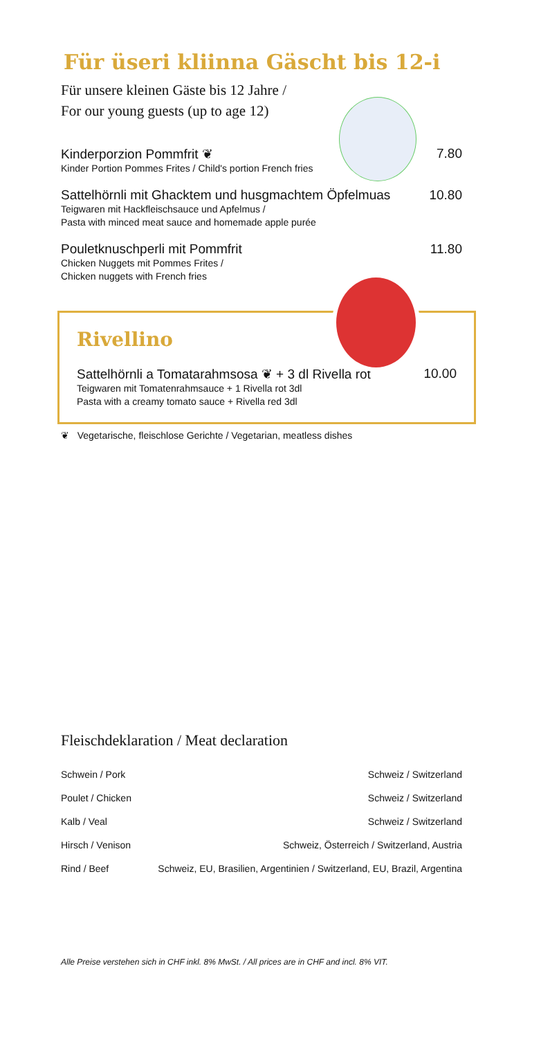Für üseri kliinna Gäscht bis 12-i
Für unsere kleinen Gäste bis 12 Jahre /
For our young guests (up to age 12)
Kinderporzion Pommfrit ❦
Kinder Portion Pommes Frites / Child's portion French fries
7.80
Sattelhörnli mit Ghacktem und husgmachtem Öpfelmuas
Teigwaren mit Hackfleischsauce und Apfelmus /
Pasta with minced meat sauce and homemade apple purée
10.80
Pouletknuschperli mit Pommfrit
Chicken Nuggets mit Pommes Frites /
Chicken nuggets with French fries
11.80
Rivellino
Sattelhörnli a Tomatarahmsosa ❦ + 3 dl Rivella rot
Teigwaren mit Tomatenrahmsauce + 1 Rivella rot 3dl
Pasta with a creamy tomato sauce + Rivella red 3dl
10.00
❦ Vegetarische, fleischlose Gerichte / Vegetarian, meatless dishes
Fleischdeklaration / Meat declaration
| Schwein / Pork | Schweiz / Switzerland |
| Poulet / Chicken | Schweiz / Switzerland |
| Kalb / Veal | Schweiz / Switzerland |
| Hirsch / Venison | Schweiz, Österreich / Switzerland, Austria |
| Rind / Beef | Schweiz, EU, Brasilien, Argentinien / Switzerland, EU, Brazil, Argentina |
Alle Preise verstehen sich in CHF inkl. 8% MwSt. / All prices are in CHF and incl. 8% VIT.